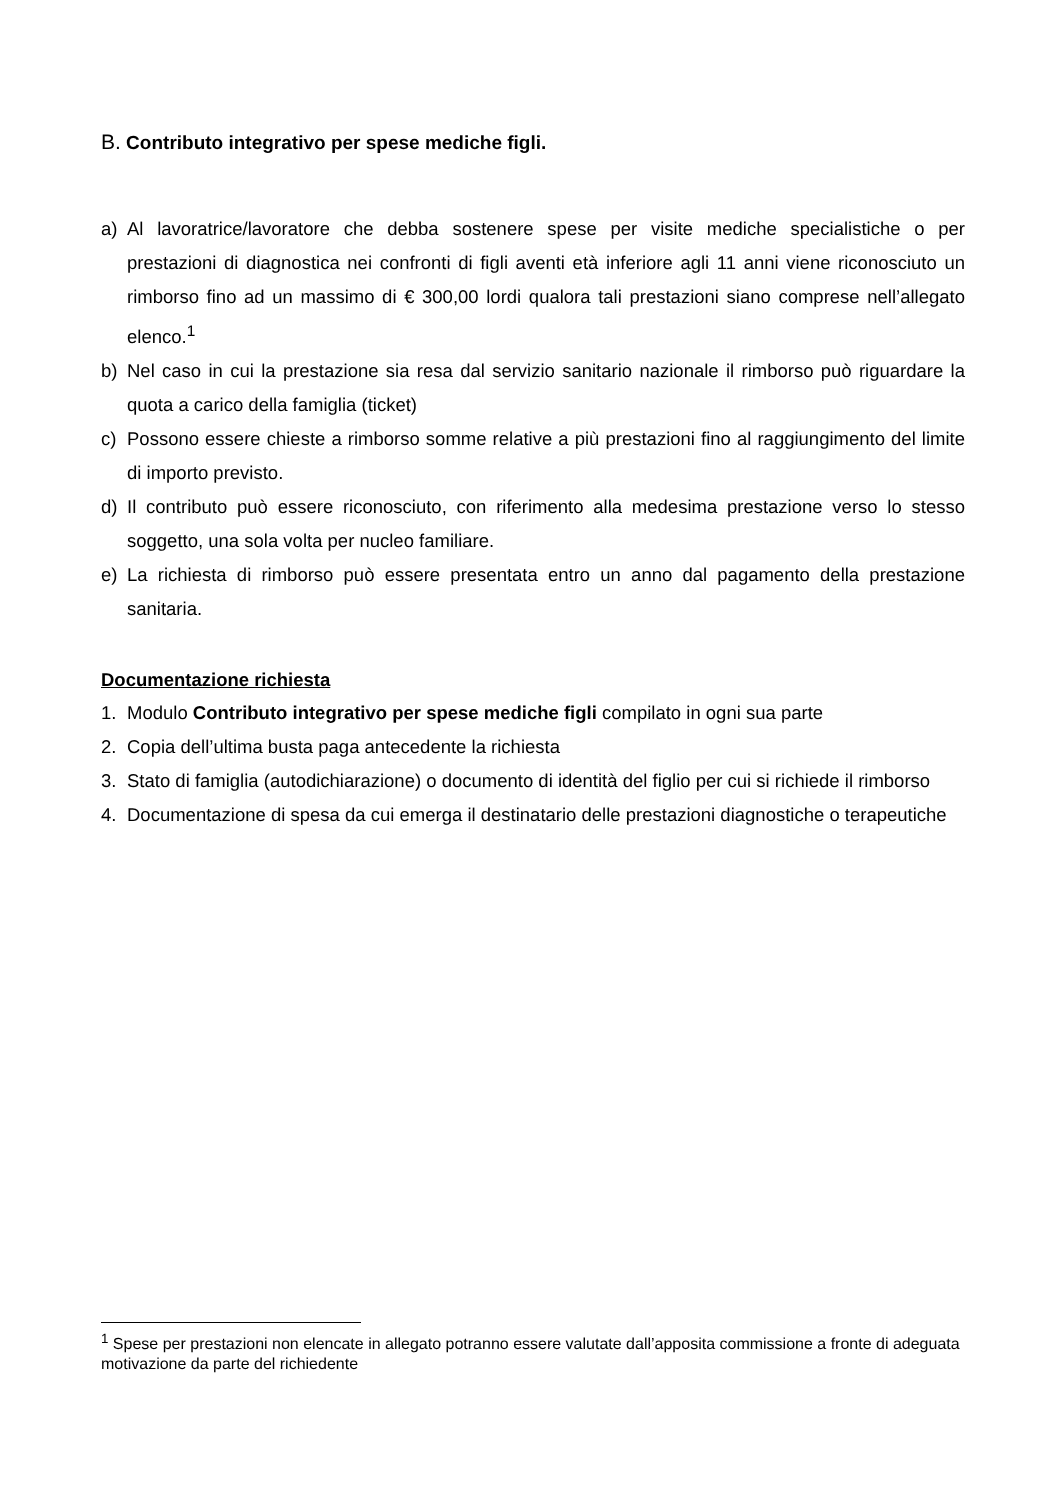B. Contributo integrativo per spese mediche figli.
a) Al lavoratrice/lavoratore che debba sostenere spese per visite mediche specialistiche o per prestazioni di diagnostica nei confronti di figli aventi età inferiore agli 11 anni viene riconosciuto un rimborso fino ad un massimo di € 300,00 lordi qualora tali prestazioni siano comprese nell’allegato elenco.<sup>1</sup>
b) Nel caso in cui la prestazione sia resa dal servizio sanitario nazionale il rimborso può riguardare la quota a carico della famiglia (ticket)
c) Possono essere chieste a rimborso somme relative a più prestazioni fino al raggiungimento del limite di importo previsto.
d) Il contributo può essere riconosciuto, con riferimento alla medesima prestazione verso lo stesso soggetto, una sola volta per nucleo familiare.
e) La richiesta di rimborso può essere presentata entro un anno dal pagamento della prestazione sanitaria.
Documentazione richiesta
1. Modulo Contributo integrativo per spese mediche figli compilato in ogni sua parte
2. Copia dell’ultima busta paga antecedente la richiesta
3. Stato di famiglia (autodichiarazione) o documento di identità del figlio per cui si richiede il rimborso
4. Documentazione di spesa da cui emerga il destinatario delle prestazioni diagnostiche o terapeutiche
<sup>1</sup> Spese per prestazioni non elencate in allegato potranno essere valutate dall’apposita commissione a fronte di adeguata motivazione da parte del richiedente